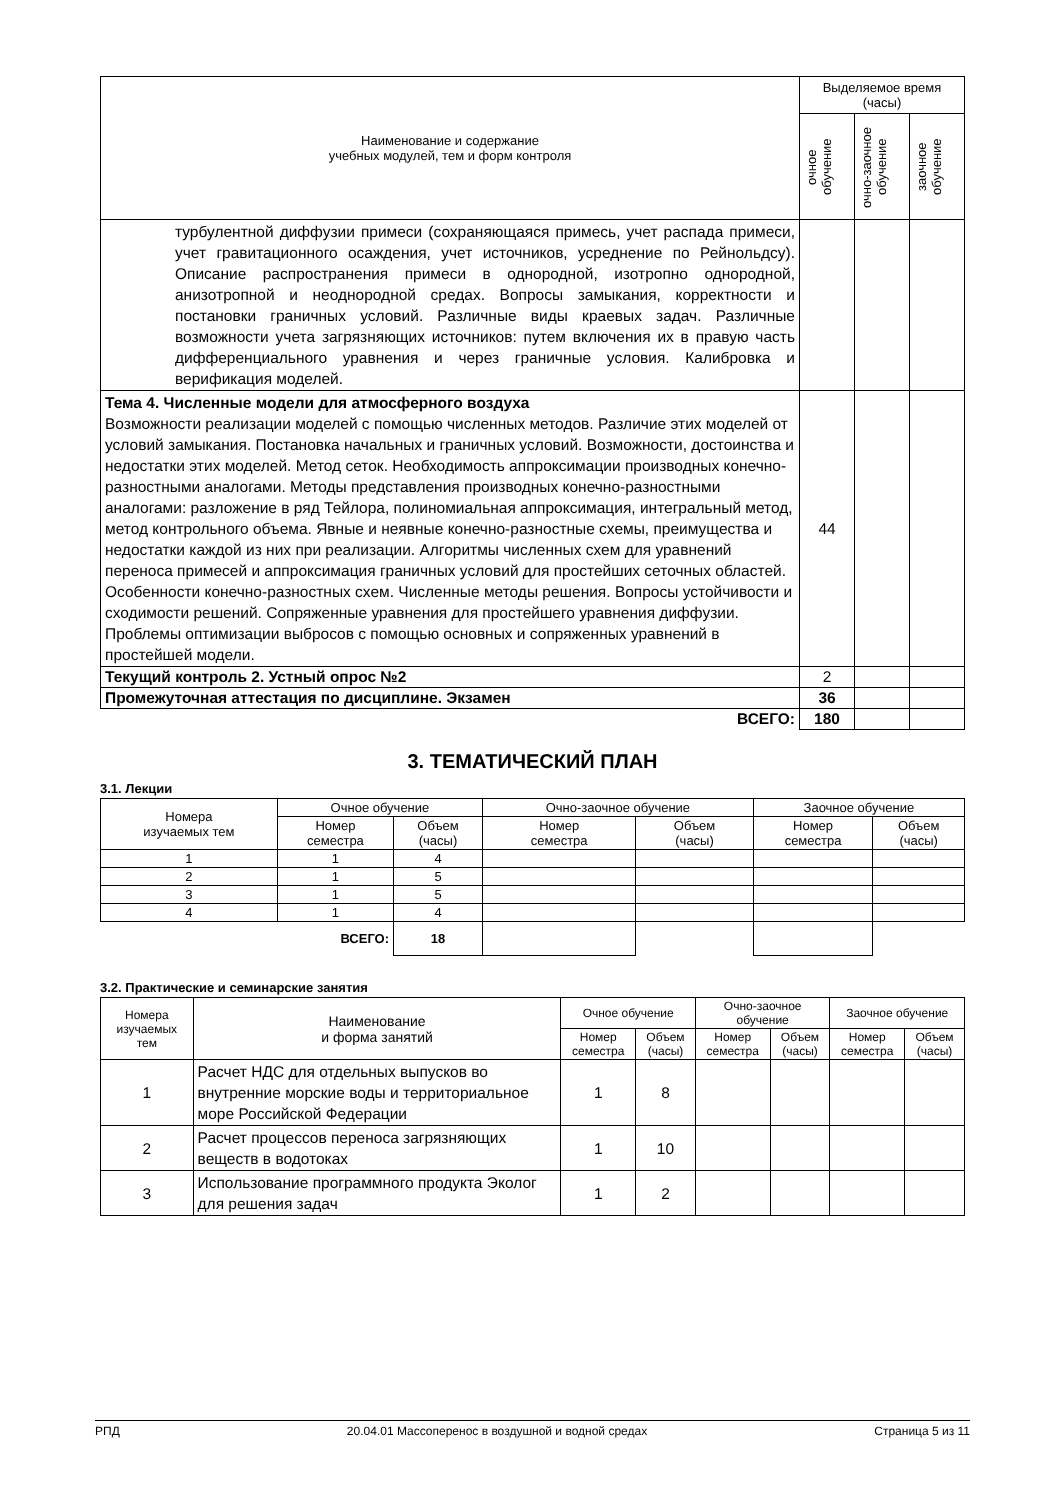| Наименование и содержание учебных модулей, тем и форм контроля | Выделяемое время (часы) | | |
| | очное обучение | очно-заочное обучение | заочное обучение |
| турбулентной диффузии примеси (сохраняющаяся примесь, учет распада примеси, учет гравитационного осаждения, учет источников, усреднение по Рейнольдсу). Описание распространения примеси в однородной, изотропно однородной, анизотропной и неоднородной средах. Вопросы замыкания, корректности и постановки граничных условий. Различные виды краевых задач. Различные возможности учета загрязняющих источников: путем включения их в правую часть дифференциального уравнения и через граничные условия. Калибровка и верификация моделей. | | | |
| Тема 4. Численные модели для атмосферного воздуха Возможности реализации моделей с помощью численных методов. Различие этих моделей от условий замыкания. Постановка начальных и граничных условий. Возможности, достоинства и недостатки этих моделей. Метод сеток. Необходимость аппроксимации производных конечно-разностными аналогами. Методы представления производных конечно-разностными аналогами: разложение в ряд Тейлора, полиномиальная аппроксимация, интегральный метод, метод контрольного объема. Явные и неявные конечно-разностные схемы, преимущества и недостатки каждой из них при реализации. Алгоритмы численных схем для уравнений переноса примесей и аппроксимация граничных условий для простейших сеточных областей. Особенности конечно-разностных схем. Численные методы решения. Вопросы устойчивости и сходимости решений. Сопряженные уравнения для простейшего уравнения диффузии. Проблемы оптимизации выбросов с помощью основных и сопряженных уравнений в простейшей модели. | 44 | | |
| Текущий контроль 2. Устный опрос №2 | 2 | | |
| Промежуточная аттестация по дисциплине. Экзамен | 36 | | |
| ВСЕГО: | 180 | | |
3. ТЕМАТИЧЕСКИЙ ПЛАН
3.1. Лекции
| Номера изучаемых тем | Очное обучение | | Очно-заочное обучение | | Заочное обучение | |
| --- | --- | --- | --- | --- | --- | --- |
| | Номер семестра | Объем (часы) | Номер семестра | Объем (часы) | Номер семестра | Объем (часы) |
| 1 | 1 | 4 | | | | |
| 2 | 1 | 5 | | | | |
| 3 | 1 | 5 | | | | |
| 4 | 1 | 4 | | | | |
| ВСЕГО: | | 18 | | | | |
3.2. Практические и семинарские занятия
| Номера изучаемых тем | Наименование и форма занятий | Очное обучение | | Очно-заочное обучение | | Заочное обучение | |
| --- | --- | --- | --- | --- | --- | --- | --- |
| | | Номер семестра | Объем (часы) | Номер семестра | Объем (часы) | Номер семестра | Объем (часы) |
| 1 | Расчет НДС для отдельных выпусков во внутренние морские воды и территориальное море Российской Федерации | 1 | 8 | | | | |
| 2 | Расчет процессов переноса загрязняющих веществ в водотоках | 1 | 10 | | | | |
| 3 | Использование программного продукта Эколог для решения задач | 1 | 2 | | | | |
РПД 20.04.01 Массоперенос в воздушной и водной средах Страница 5 из 11